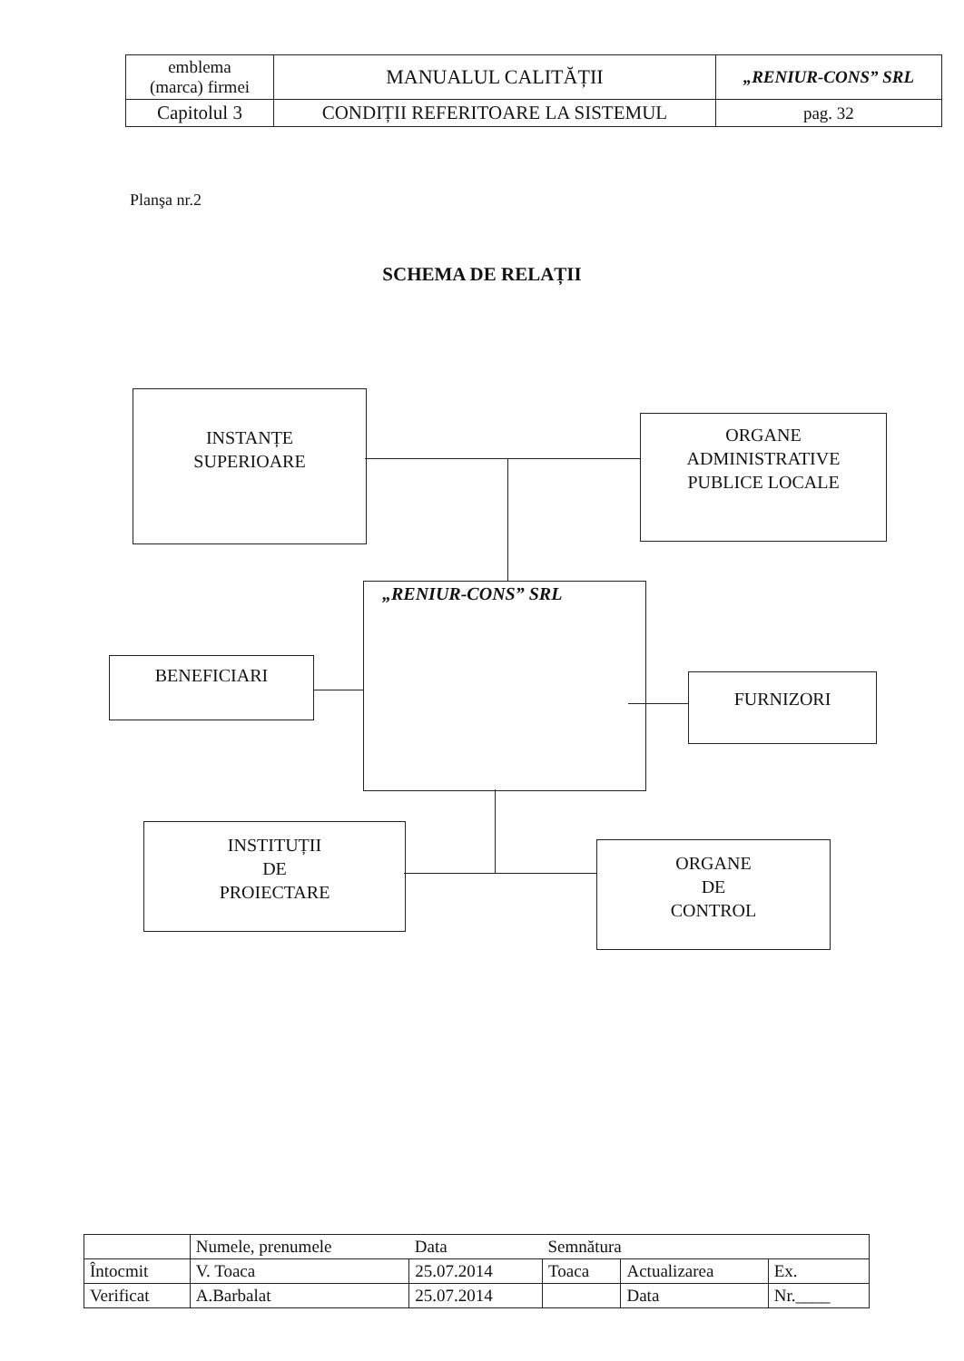| emblema (marca) firmei | MANUALUL CALITĂȚII | „RENIUR-CONS” SRL |
| Capitolul 3 | CONDIȚII REFERITOARE LA SISTEMUL | pag. 32 |
Planşa nr.2
SCHEMA DE RELAȚII
INSTANȚE
SUPERIOARE
ORGANE
ADMINISTRATIVE
PUBLICE LOCALE
„RENIUR-CONS” SRL
BENEFICIARI
FURNIZORI
INSTITUȚII
DE
PROIECTARE
ORGANE
DE
CONTROL
| | Numele, prenumele | Data | Semnătura | | |
| Întocmit | V. Toaca | 25.07.2014 | Toaca | Actualizarea | Ex. |
| Verificat | A.Barbalat | 25.07.2014 | | Data | Nr.____ |